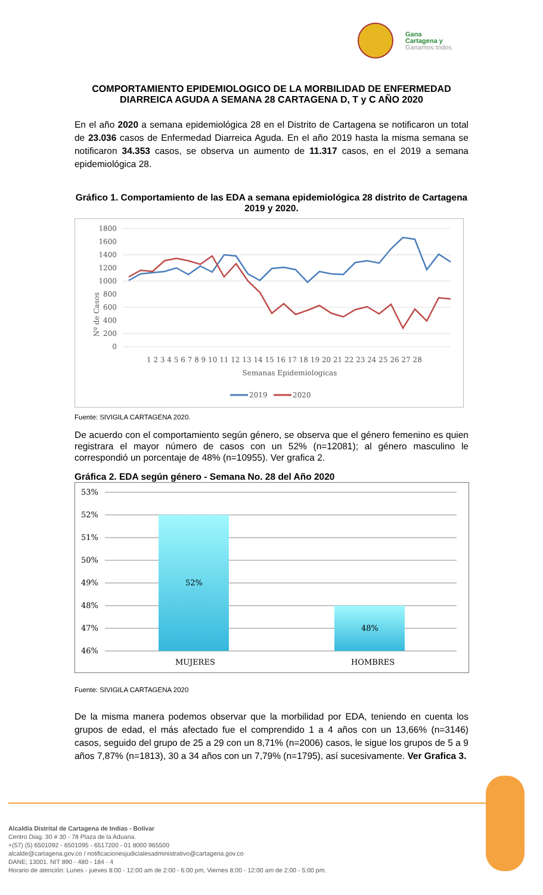Gana
Cartagena y
Ganamos todos
COMPORTAMIENTO EPIDEMIOLOGICO DE LA MORBILIDAD DE ENFERMEDAD DIARREICA AGUDA A SEMANA 28 CARTAGENA D, T y C AÑO 2020
En el año 2020 a semana epidemiológica 28 en el Distrito de Cartagena se notificaron un total de 23.036 casos de Enfermedad Diarreica Aguda. En el año 2019 hasta la misma semana se notificaron 34.353 casos, se observa un aumento de 11.317 casos, en el 2019 a semana epidemiológica 28.
Gráfico 1. Comportamiento de las EDA a semana epidemiológica 28 distrito de Cartagena 2019 y 2020.
Nº de Casos
1800
1600
1400
1200
1000
800
600
400
200
0
1 2 3 4 5 6 7 8 9 10 11 12 13 14 15 16 17 18 19 20 21 22 23 24 25 26 27 28
Semanas Epidemiologicas
2019
2020
Fuente: SIVIGILA CARTAGENA 2020.
De acuerdo con el comportamiento según género, se observa que el género femenino es quien registrara el mayor número de casos con un 52% (n=12081); al género masculino le correspondió un porcentaje de 48% (n=10955). Ver grafica 2.
Gráfica 2. EDA según género - Semana No. 28 del Año 2020
53%
52%
51%
50%
49%
48%
47%
46%
52%
48%
MUJERES
HOMBRES
Fuente: SIVIGILA CARTAGENA 2020
De la misma manera podemos observar que la morbilidad por EDA, teniendo en cuenta los grupos de edad, el más afectado fue el comprendido 1 a 4 años con un 13,66% (n=3146) casos, seguido del grupo de 25 a 29 con un 8,71% (n=2006) casos, le sigue los grupos de 5 a 9 años 7,87% (n=1813), 30 a 34 años con un 7,79% (n=1795), así sucesivamente. Ver Grafica 3.
Alcaldía Distrital de Cartagena de Indias - Bolívar
Centro Diag. 30 # 30 - 78 Plaza de la Aduana.
+(57) (5) 6501092 - 6501095 - 6517200 - 01 8000 965500
alcalde@cartagena.gov.co / notificacionesjudicialesadministrativo@cartagena.gov.co
DANE; 13001. NIT 890 - 480 - 184 - 4
Horario de atención: Lunes - jueves 8:00 - 12:00 am de 2:00 - 6:00 pm, Viernes 8:00 - 12:00 am de 2:00 - 5:00 pm.